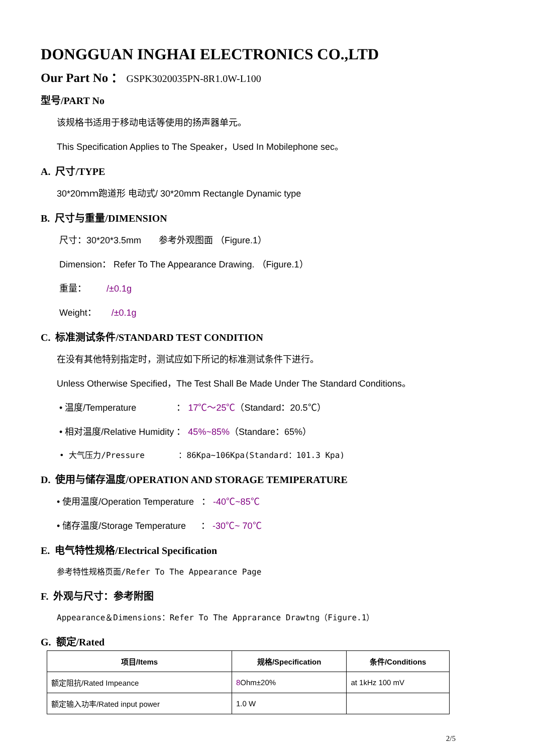DONGGUAN INGHAI ELECTRONICS CO.,LTD
Our Part No ： GSPK3020035PN-8R1.0W-L100
型号/PART No
该规格书适用于移动电话等使用的扬声器单元。
This Specification Applies to The Speaker，Used In Mobilephone sec。
A. 尺寸/TYPE
30*20ｍｍ跑道形 电动式/ 30*20mｍ Rectangle Dynamic type
B. 尺寸与重量/DIMENSION
尺寸：30*20*3.5mm 参考外观图面 （Figure.1）
Dimension： Refer To The Appearance Drawing. （Figure.1）
重量： /±0.1g
Weight： /±0.1g
C. 标准测试条件/STANDARD TEST CONDITION
在没有其他特别指定时，测试应如下所记的标准测试条件下进行。
Unless Otherwise Specified，The Test Shall Be Made Under The Standard Conditions。
• 温度/Temperature ： 17℃～25℃（Standard：20.5℃）
• 相对温度/Relative Humidity ： 45%~85%（Standare：65%）
• 大气压力/Pressure ：86Kpa~106Kpa(Standard：101.3 Kpa)
D. 使用与储存温度/OPERATION AND STORAGE TEMIPERATURE
• 使用温度/Operation Temperature ： -40℃~85℃
• 储存温度/Storage Temperature ： -30℃~ 70℃
E. 电气特性规格/Electrical Specification
参考特性规格页面/Refer To The Appearance Page
F. 外观与尺寸：参考附图
Appearance＆Dimensions：Refer To The Apprarance Drawtng（Figure.1）
G. 额定/Rated
| 项目/Items | 规格/Specification | 条件/Conditions |
| --- | --- | --- |
| 额定阻抗/Rated Impeance | 8 Ohm±20% | at 1kHz 100 mV |
| 额定输入功率/Rated input power | 1.0 W | |
2/5